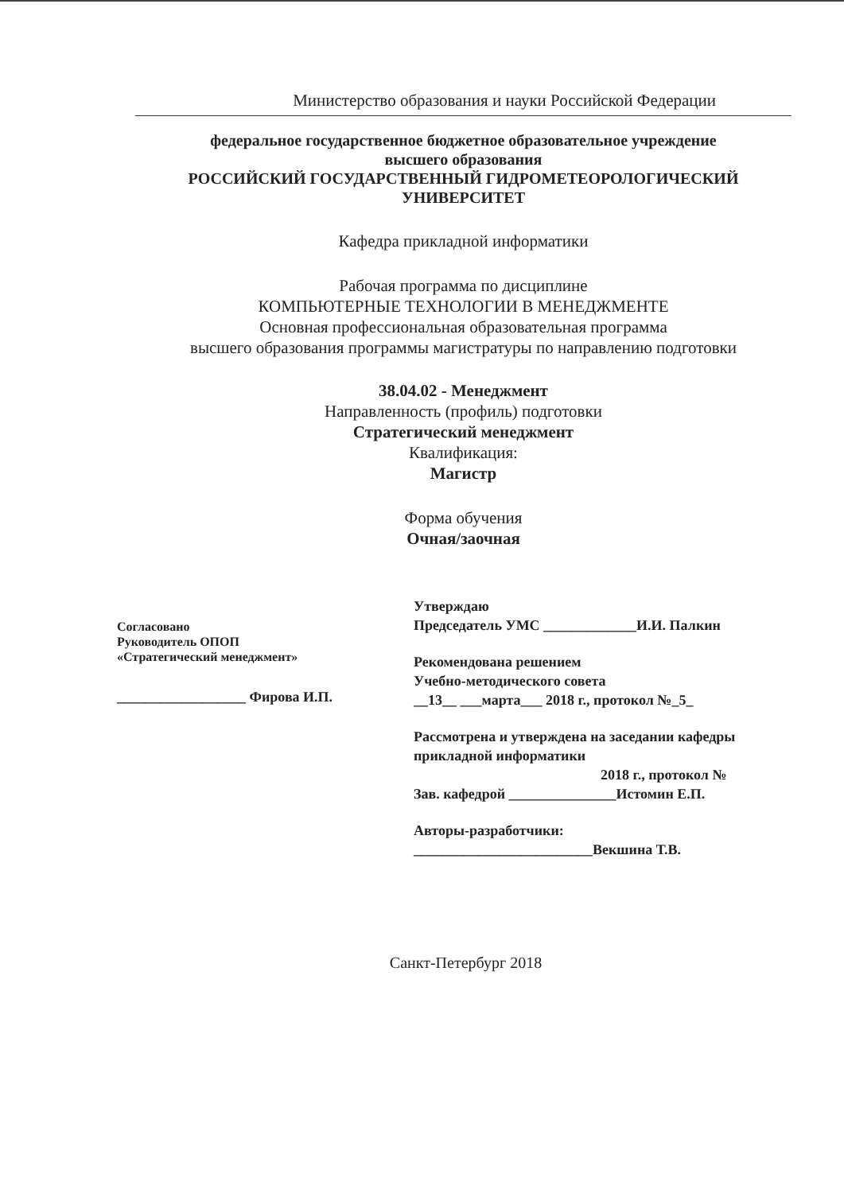Министерство образования и науки Российской Федерации
федеральное государственное бюджетное образовательное учреждение
высшего образования
РОССИЙСКИЙ ГОСУДАРСТВЕННЫЙ ГИДРОМЕТЕОРОЛОГИЧЕСКИЙ
УНИВЕРСИТЕТ
Кафедра прикладной информатики
Рабочая программа по дисциплине
КОМПЬЮТЕРНЫЕ ТЕХНОЛОГИИ В МЕНЕДЖМЕНТЕ
Основная профессиональная образовательная программа
высшего образования программы магистратуры по направлению подготовки
38.04.02 - Менеджмент
Направленность (профиль) подготовки
Стратегический менеджмент
Квалификация:
Магистр
Форма обучения
Очная/заочная
Согласовано
Руководитель ОПОП
«Стратегический менеджмент»
__________________ Фирова И.П.
Утверждаю
Председатель УМС _____________И.И. Палкин
Рекомендована решением
Учебно-методического совета
__13__ ___марта___ 2018 г., протокол №_5_
Рассмотрена и утверждена на заседании кафедры
прикладной информатики
2018 г., протокол №
Зав. кафедрой _______________Истомин Е.П.
Авторы-разработчики:
_________________________Векшина Т.В.
Санкт-Петербург 2018